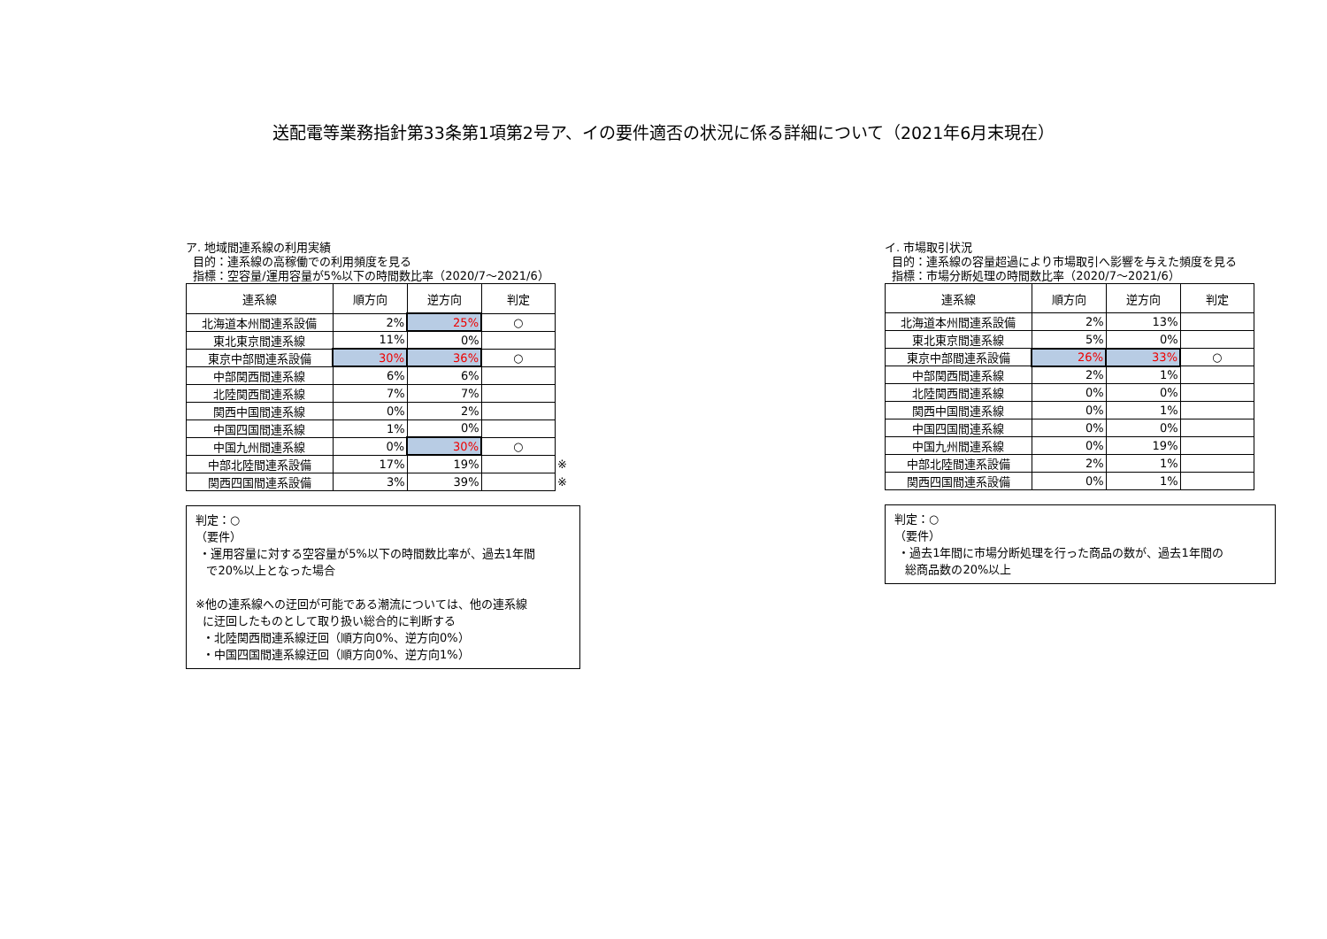送配電等業務指針第33条第1項第2号ア、イの要件適否の状況に係る詳細について（2021年6月末現在）
ア. 地域間連系線の利用実績
目的：連系線の高稼働での利用頻度を見る
指標：空容量/運用容量が5%以下の時間数比率（2020/7～2021/6）
| 連系線 | 順方向 | 逆方向 | 判定 | |
| 北海道本州間連系設備 | 2% | 25% | ○ | |
| 東北東京間連系線 | 11% | 0% | | |
| 東京中部間連系設備 | 30% | 36% | ○ | |
| 中部関西間連系線 | 6% | 6% | | |
| 北陸関西間連系線 | 7% | 7% | | |
| 関西中国間連系線 | 0% | 2% | | |
| 中国四国間連系線 | 1% | 0% | | |
| 中国九州間連系線 | 0% | 30% | ○ | |
| 中部北陸間連系設備 | 17% | 19% | | ※ |
| 関西四国間連系設備 | 3% | 39% | | ※ |
判定：○
（要件）
・運用容量に対する空容量が5%以下の時間数比率が、過去1年間
で20%以上となった場合
※他の連系線への迂回が可能である潮流については、他の連系線
に迂回したものとして取り扱い総合的に判断する
・北陸関西間連系線迂回（順方向0%、逆方向0%）
・中国四国間連系線迂回（順方向0%、逆方向1%）
イ. 市場取引状況
目的：連系線の容量超過により市場取引へ影響を与えた頻度を見る
指標：市場分断処理の時間数比率（2020/7～2021/6）
| 連系線 | 順方向 | 逆方向 | 判定 |
| --- | --- | --- | --- |
| 北海道本州間連系設備 | 2% | 13% | |
| 東北東京間連系線 | 5% | 0% | |
| 東京中部間連系設備 | 26% | 33% | ○ |
| 中部関西間連系線 | 2% | 1% | |
| 北陸関西間連系線 | 0% | 0% | |
| 関西中国間連系線 | 0% | 1% | |
| 中国四国間連系線 | 0% | 0% | |
| 中国九州間連系線 | 0% | 19% | |
| 中部北陸間連系設備 | 2% | 1% | |
| 関西四国間連系設備 | 0% | 1% | |
判定：○
（要件）
・過去1年間に市場分断処理を行った商品の数が、過去1年間の
総商品数の20%以上